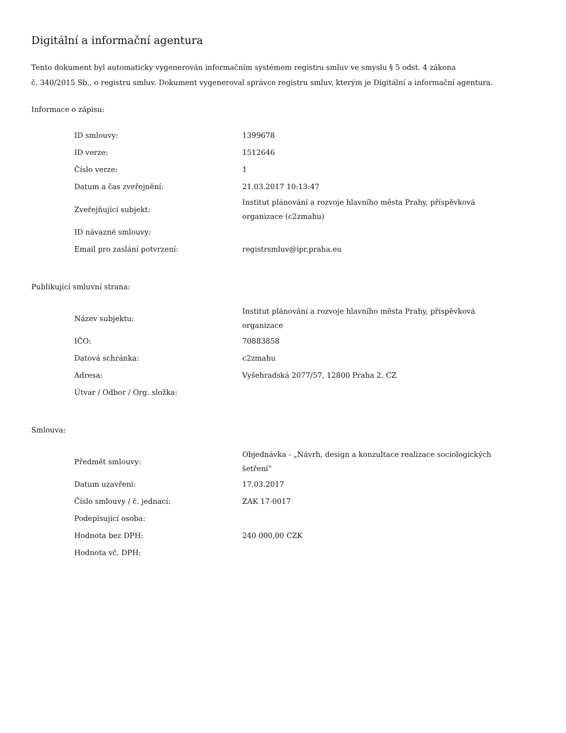Digitální a informační agentura
Tento dokument byl automaticky vygenerován informačním systémem registru smluv ve smyslu § 5 odst. 4 zákona
č. 340/2015 Sb., o registru smluv. Dokument vygeneroval správce registru smluv, kterým je Digitální a informační agentura.
Informace o zápisu:
| ID smlouvy: | 1399678 |
| ID verze: | 1512646 |
| Číslo verze: | 1 |
| Datum a čas zveřejnění: | 21.03.2017 10:13:47 |
| Zveřejňující subjekt: | Institut plánování a rozvoje hlavního města Prahy, příspěvková organizace (c2zmahu) |
| ID návazné smlouvy: | |
| Email pro zaslání potvrzení: | registrsmluv@ipr.praha.eu |
Publikující smluvní strana:
| Název subjektu: | Institut plánování a rozvoje hlavního města Prahy, příspěvková organizace |
| IČO: | 70883858 |
| Datová schránka: | c2zmahu |
| Adresa: | Vyšehradská 2077/57, 12800 Praha 2, CZ |
| Útvar / Odbor / Org. složka: | |
Smlouva:
| Předmět smlouvy: | Objednávka - „Návrh, design a konzultace realizace sociologických šetření“ |
| Datum uzavření: | 17.03.2017 |
| Číslo smlouvy / č. jednací: | ZAK 17-0017 |
| Podepisující osoba: | |
| Hodnota bez DPH: | 240 000,00 CZK |
| Hodnota vč. DPH: | |